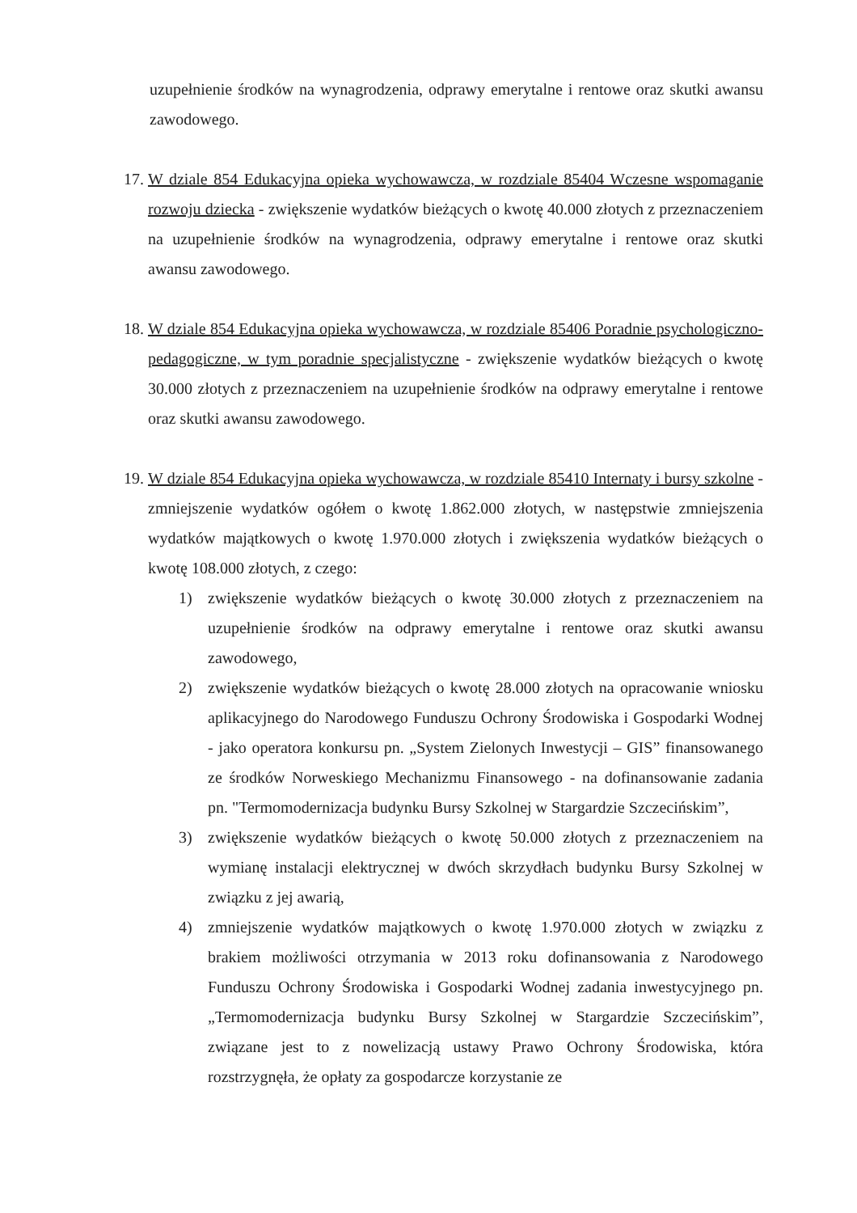uzupełnienie środków na wynagrodzenia, odprawy emerytalne i rentowe oraz skutki awansu zawodowego.
17.
W dziale 854 Edukacyjna opieka wychowawcza, w rozdziale 85404 Wczesne wspomaganie rozwoju dziecka - zwiększenie wydatków bieżących o kwotę 40.000 złotych z przeznaczeniem na uzupełnienie środków na wynagrodzenia, odprawy emerytalne i rentowe oraz skutki awansu zawodowego.
18.
W dziale 854 Edukacyjna opieka wychowawcza, w rozdziale 85406 Poradnie psychologiczno-pedagogiczne, w tym poradnie specjalistyczne - zwiększenie wydatków bieżących o kwotę 30.000 złotych z przeznaczeniem na uzupełnienie środków na odprawy emerytalne i rentowe oraz skutki awansu zawodowego.
19.
W dziale 854 Edukacyjna opieka wychowawcza, w rozdziale 85410 Internaty i bursy szkolne - zmniejszenie wydatków ogółem o kwotę 1.862.000 złotych, w następstwie zmniejszenia wydatków majątkowych o kwotę 1.970.000 złotych i zwiększenia wydatków bieżących o kwotę 108.000 złotych, z czego:
1) zwiększenie wydatków bieżących o kwotę 30.000 złotych z przeznaczeniem na uzupełnienie środków na odprawy emerytalne i rentowe oraz skutki awansu zawodowego,
2) zwiększenie wydatków bieżących o kwotę 28.000 złotych na opracowanie wniosku aplikacyjnego do Narodowego Funduszu Ochrony Środowiska i Gospodarki Wodnej - jako operatora konkursu pn. „System Zielonych Inwestycji – GIS” finansowanego ze środków Norweskiego Mechanizmu Finansowego - na dofinansowanie zadania pn. "Termomodernizacja budynku Bursy Szkolnej w Stargardzie Szczecińskim”,
3) zwiększenie wydatków bieżących o kwotę 50.000 złotych z przeznaczeniem na wymianę instalacji elektrycznej w dwóch skrzydłach budynku Bursy Szkolnej w związku z jej awarią,
4) zmniejszenie wydatków majątkowych o kwotę 1.970.000 złotych w związku z brakiem możliwości otrzymania w 2013 roku dofinansowania z Narodowego Funduszu Ochrony Środowiska i Gospodarki Wodnej zadania inwestycyjnego pn. „Termomodernizacja budynku Bursy Szkolnej w Stargardzie Szczecińskim”, związane jest to z nowelizacją ustawy Prawo Ochrony Środowiska, która rozstrzygnęła, że opłaty za gospodarcze korzystanie ze